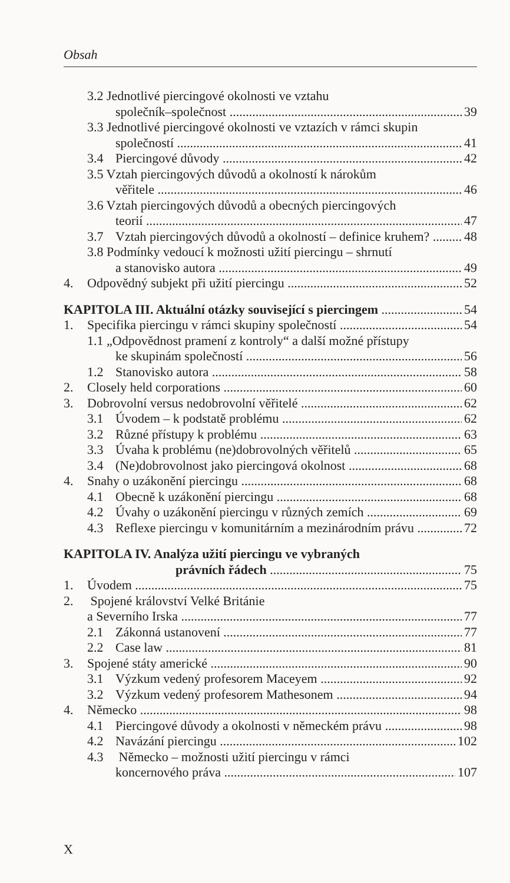Obsah
3.2 Jednotlivé piercingové okolnosti ve vztahu
společník–společnost 39
3.3 Jednotlivé piercingové okolnosti ve vztazích v rámci skupin
společností 41
3.4 Piercingové důvody 42
3.5 Vztah piercingových důvodů a okolností k nárokům
věřitele 46
3.6 Vztah piercingových důvodů a obecných piercingových
teorií 47
3.7 Vztah piercingových důvodů a okolností – definice kruhem? 48
3.8 Podmínky vedoucí k možnosti užití piercingu – shrnutí
a stanovisko autora 49
4. Odpovědný subjekt při užití piercingu 52
KAPITOLA III. Aktuální otázky související s piercingem 54
1. Specifika piercingu v rámci skupiny společností 54
1.1 „Odpovědnost pramení z kontroly“ a další možné přístupy
ke skupinám společností 56
1.2 Stanovisko autora 58
2. Closely held corporations 60
3. Dobrovolní versus nedobrovolní věřitelé 62
3.1 Úvodem – k podstatě problému 62
3.2 Různé přístupy k problému 63
3.3 Úvaha k problému (ne)dobrovolných věřitelů 65
3.4 (Ne)dobrovolnost jako piercingová okolnost 68
4. Snahy o uzákonění piercingu 68
4.1 Obecně k uzákonění piercingu 68
4.2 Úvahy o uzákonění piercingu v různých zemích 69
4.3 Reflexe piercingu v komunitárním a mezinárodním právu 72
KAPITOLA IV. Analýza užití piercingu ve vybraných
právních řádech 75
1. Úvodem 75
2. Spojené království Velké Británie
a Severního Irska 77
2.1 Zákonná ustanovení 77
2.2 Case law 81
3. Spojené státy americké 90
3.1 Výzkum vedený profesorem Maceyem 92
3.2 Výzkum vedený profesorem Mathesonem 94
4. Německo 98
4.1 Piercingové důvody a okolnosti v německém právu 98
4.2 Navázání piercingu 102
4.3 Německo – možnosti užití piercingu v rámci
koncernového práva 107
X